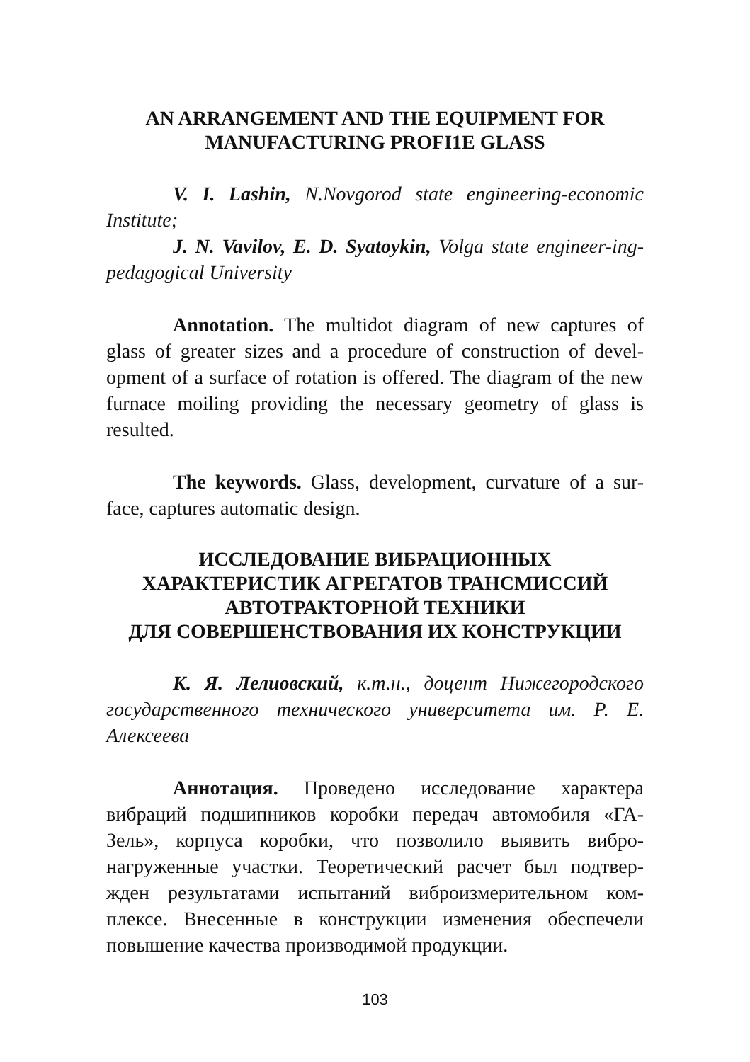AN ARRANGEMENT AND THE EQUIPMENT FOR
MANUFACTURING PROFI1E GLASS
V. I. Lashin, N.Novgorod state engineering-economic Institute;
J. N. Vavilov, E. D. Syatoykin, Volga state engineer-ing-pedagogical University
Annotation. The multidot diagram of new captures of glass of greater sizes and a procedure of construction of devel-opment of a surface of rotation is offered. The diagram of the new furnace moiling providing the necessary geometry of glass is resulted.
The keywords. Glass, development, curvature of a sur-face, captures automatic design.
ИССЛЕДОВАНИЕ ВИБРАЦИОННЫХ
ХАРАКТЕРИСТИК АГРЕГАТОВ ТРАНСМИССИЙ
АВТОТРАКТОРНОЙ ТЕХНИКИ
ДЛЯ СОВЕРШЕНСТВОВАНИЯ ИХ КОНСТРУКЦИИ
К. Я. Лелиовский, к.т.н., доцент Нижегородского государственного технического университета им. Р. Е. Алексеева
Аннотация. Проведено исследование характера вибраций подшипников коробки передач автомобиля «ГА-Зель», корпуса коробки, что позволило выявить вибро-нагруженные участки. Теоретический расчет был подтвер-жден результатами испытаний виброизмерительном ком-плексе. Внесенные в конструкции изменения обеспечели повышение качества производимой продукции.
103